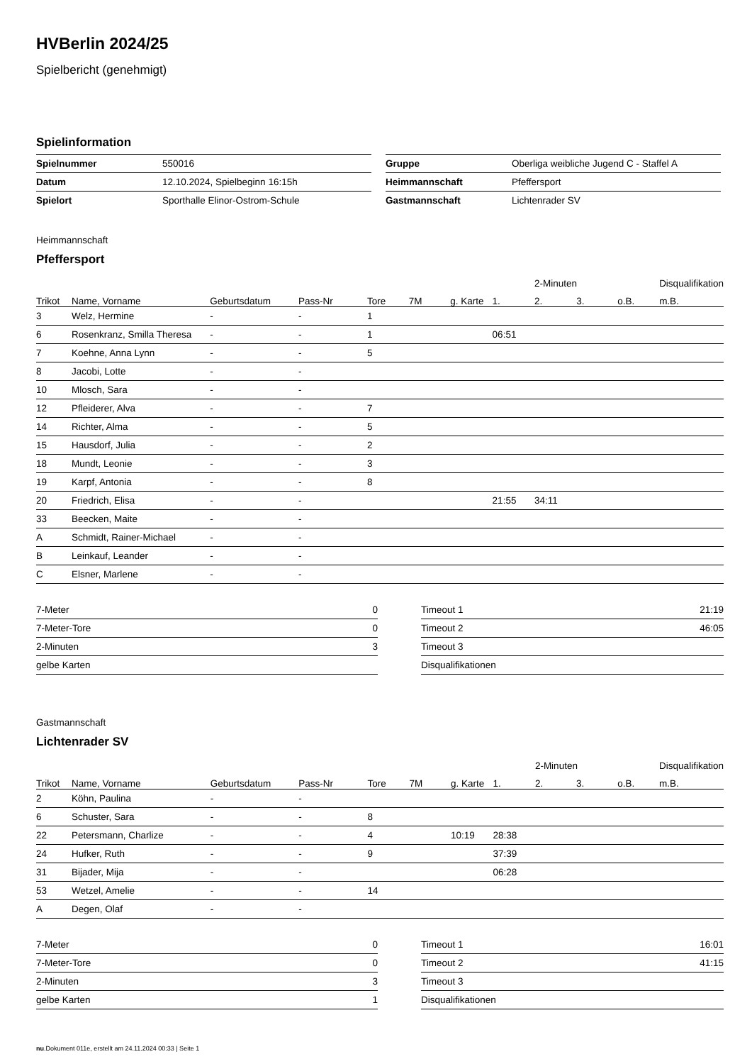HVBerlin 2024/25
Spielbericht (genehmigt)
Spielinformation
| Spielnummer | 550016 |
| Datum | 12.10.2024, Spielbeginn 16:15h |
| Spielort | Sporthalle Elinor-Ostrom-Schule |
| Gruppe | Oberliga weibliche Jugend C - Staffel A |
| Heimmannschaft | Pfeffersport |
| Gastmannschaft | Lichtenrader SV |
Heimmannschaft
Pfeffersport
| | | | | | | | | 2-Minuten | | | Disqualifikation |
| --- | --- | --- | --- | --- | --- | --- | --- | --- | --- | --- | --- |
| Trikot | Name, Vorname | Geburtsdatum | Pass-Nr | Tore | 7M | g. Karte | 1. | 2. | 3. | o.B. | m.B. |
| 3 | Welz, Hermine | - | - | 1 | | | | | | | |
| 6 | Rosenkranz, Smilla Theresa | - | - | 1 | | | 06:51 | | | | |
| 7 | Koehne, Anna Lynn | - | - | 5 | | | | | | | |
| 8 | Jacobi, Lotte | - | - | | | | | | | | |
| 10 | Mlosch, Sara | - | - | | | | | | | | |
| 12 | Pfleiderer, Alva | - | - | 7 | | | | | | | |
| 14 | Richter, Alma | - | - | 5 | | | | | | | |
| 15 | Hausdorf, Julia | - | - | 2 | | | | | | | |
| 18 | Mundt, Leonie | - | - | 3 | | | | | | | |
| 19 | Karpf, Antonia | - | - | 8 | | | | | | | |
| 20 | Friedrich, Elisa | - | - | | | | 21:55 | 34:11 | | | |
| 33 | Beecken, Maite | - | - | | | | | | | | |
| A | Schmidt, Rainer-Michael | - | - | | | | | | | | |
| B | Leinkauf, Leander | - | - | | | | | | | | |
| C | Elsner, Marlene | - | - | | | | | | | | |
| 7-Meter | 0 |
| 7-Meter-Tore | 0 |
| 2-Minuten | 3 |
| gelbe Karten | |
| Timeout 1 | 21:19 |
| Timeout 2 | 46:05 |
| Timeout 3 | |
| Disqualifikationen | |
Gastmannschaft
Lichtenrader SV
| | | | | | | | | 2-Minuten | | | Disqualifikation |
| --- | --- | --- | --- | --- | --- | --- | --- | --- | --- | --- | --- |
| Trikot | Name, Vorname | Geburtsdatum | Pass-Nr | Tore | 7M | g. Karte | 1. | 2. | 3. | o.B. | m.B. |
| 2 | Köhn, Paulina | - | - | | | | | | | | |
| 6 | Schuster, Sara | - | - | 8 | | | | | | | |
| 22 | Petersmann, Charlize | - | - | 4 | | 10:19 | 28:38 | | | | |
| 24 | Hufker, Ruth | - | - | 9 | | | 37:39 | | | | |
| 31 | Bijader, Mija | - | - | | | | 06:28 | | | | |
| 53 | Wetzel, Amelie | - | - | 14 | | | | | | | |
| A | Degen, Olaf | - | - | | | | | | | | |
| 7-Meter | 0 |
| 7-Meter-Tore | 0 |
| 2-Minuten | 3 |
| gelbe Karten | 1 |
| Timeout 1 | 16:01 |
| Timeout 2 | 41:15 |
| Timeout 3 | |
| Disqualifikationen | |
nu.Dokument 011e, erstellt am 24.11.2024 00:33 | Seite 1